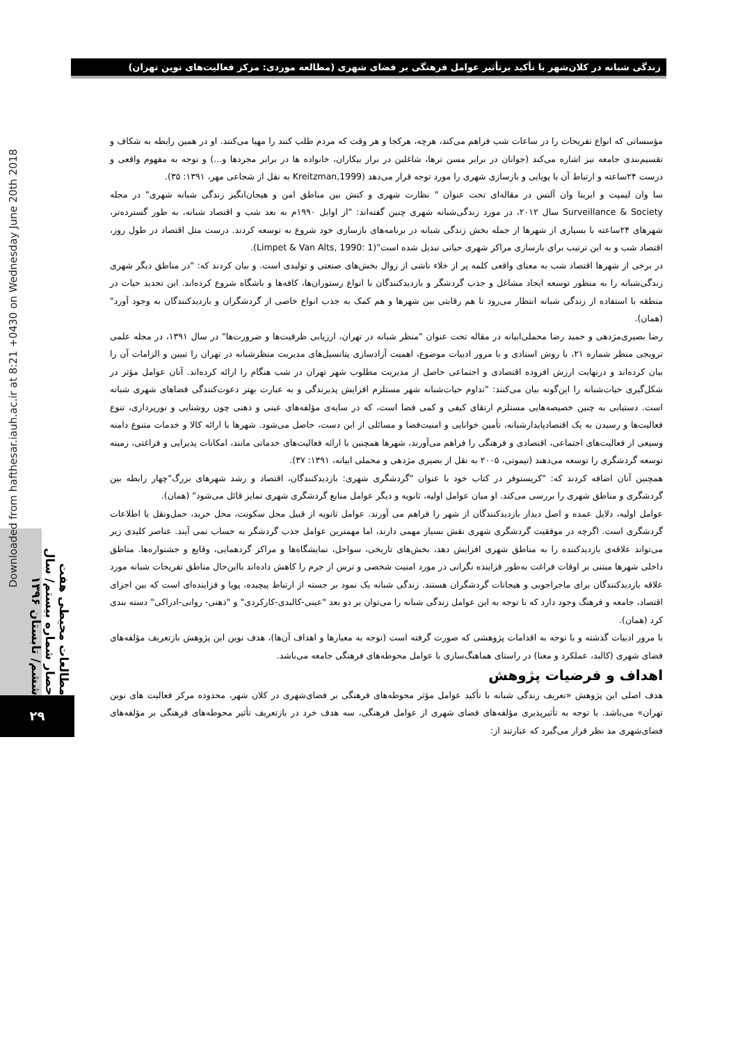زندگی شبانه در کلان‌شهر با تأکید برتأثیر عوامل فرهنگی بر فضای شهری (مطالعه موردی: مرکز فعالیت‌های نوین تهران)
Downloaded from hafthesar.iauh.ac.ir at 8:21 +0430 on Wednesday June 20th 2018
مطالعات محیطی هفت حصار شماره بیستم/ سال ششم/ تابستان ۱۳۹۶
۲۹
مؤسساتی که انواع تفریحات را در ساعات شب فراهم می‌کند، هرچه، هرکجا و هر وقت که مردم طلب کنند را مهیا می‌کنند. او در همین رابطه به شکاف و تقسیم‌بندی جامعه نیز اشاره می‌کند (جوانان در برابر مسن ترها، شاغلین در برار بیکاران، خانواده ها در برابر مجردها و...) و توجه به مفهوم واقعی و درست ۲۴ساعته و ارتباط آن با پویایی و بازسازی شهری را مورد توجه قرار می‌دهد (Kreitzman,1999 به نقل از شجاعی مهر، ۱۳۹۱: ۳۵).
سا وان لیمپت و ایرینا وان آلتس در مقاله‌ای تحت عنوان " نظارت شهری و کنش بین مناطق امن و هیجان‌انگیز زندگی شبانه شهری" در مجله Surveillance & Society سال ۲۰۱۲، در مورد زندگی‌شبانه شهری چنین گفته‌اند: "از اوایل ۱۹۹۰م به بعد شب و اقتصاد شبانه، به طور گسترده‌تر، شهرهای ۲۴ساعته با بسیاری از شهرها از جمله بخش زندگی شبانه در برنامه‌های بازسازی خود شروع به توسعه کردند. درست مثل اقتصاد در طول روز، اقتصاد شب و به این ترتیب برای بازسازی مراکز شهری حیاتی تبدیل شده است"(Limpet & Van Alts, 1990: 1).
در برخی از شهرها اقتصاد شب به معنای واقعی کلمه پر از خلاء ناشی از زوال بخش‌های صنعتی و تولیدی است. و بیان کردند که: "در مناطق دیگر شهری زندگی‌شبانه را به منظور توسعه ایجاد مشاغل و جذب گردشگر و بازدیدکنندگان با انواع رستوران‌ها، کافه‌ها و باشگاه شروع کرده‌اند. این تجدید حیات در منطقه با استفاده از زندگی شبانه انتظار می‌رود تا هم رقابتی بین شهرها و هم کمک به جذب انواع خاصی از گردشگران و بازدیدکنندگان به وجود آورد" (همان).
رضا بصیری‌مژدهی و حمید رضا محملی‌ابیانه در مقاله تحت عنوان "منظر شبانه در تهران، ارزیابی ظرفیت‌ها و ضرورت‌ها" در سال ۱۳۹۱، در مجله علمی ترویجی منظر شماره ۲۱، با روش اسنادی و با مرور ادبیات موضوع، اهمیت آزادسازی پتانسیل‌های مدیریت منظرشبانه در تهران را تبیین و الزامات آن را بیان کرده‌اند و درنهایت ارزش افزوده اقتصادی و اجتماعی حاصل از مدیریت مطلوب شهر تهران در شب هنگام را ارائه کرده‌اند. آنان عوامل مؤثر در شکل‌گیری حیات‌شبانه را این‌گونه بیان می‌کنند: "تداوم حیات‌شبانه شهر مستلزم افزایش پذیرندگی و به عبارت بهتر دعوت‌کنندگی فضاهای شهری شبانه است. دستیابی به چنین خصیصه‌هایی مستلزم ارتقای کیفی و کمی فضا است، که در سایه‌ی مؤلفه‌های عینی و ذهنی چون روشنایی و نورپردازی، تنوع فعالیت‌ها و رسیدن به یک اقتصادپایدارشبانه، تأمین خوانایی و امنیت‌فضا و مسائلی از این دست، حاصل می‌شود. شهرها با ارائه کالا و خدمات متنوع دامنه وسیعی از فعالیت‌های اجتماعی، اقتصادی و فرهنگی را فراهم می‌آورند، شهرها همچنین با ارائه فعالیت‌های خدماتی مانند، امکانات پذیرایی و فراغتی، زمینه توسعه گردشگری را توسعه می‌دهند (تیموتی، ۲۰۰۵ به نقل از بصیری مژدهی و محملی ابیانه، ۱۳۹۱: ۳۷).
همچنین آنان اضافه کردند که: "کریستوفر در کتاب خود با عنوان "گردشگری شهری: بازدیدکنندگان، اقتصاد و رشد شهرهای بزرگ"چهار رابطه بین گردشگری و مناطق شهری را بررسی می‌کند. او میان عوامل اولیه، ثانویه و دیگر عوامل منابع گردشگری شهری تمایز قائل می‌شود" (همان).
عوامل اولیه، دلایل عمده و اصل دیدار بازدیدکنندگان از شهر را فراهم می آورند. عوامل ثانویه از قبیل محل سکونت، محل خرید، حمل‌ونقل یا اطلاعات گردشگری است. اگرچه در موفقیت گردشگری شهری نقش بسیار مهمی دارند، اما مهمترین عوامل جذب گردشگر به حساب نمی آیند. عناصر کلیدی زیر می‌تواند علاقه‌ی بازدیدکننده را به مناطق شهری افزایش دهد، بخش‌های تاریخی، سواحل، نمایشگاه‌ها و مراکز گردهمایی، وقایع و جشنواره‌ها. مناطق داخلی شهرها مبتنی بر اوقات فراغت به‌طور فزاینده نگرانی در مورد امنیت شخصی و ترس از جرم را کاهش داده‌اند بااین‌حال مناطق تفریحات شبانه مورد علاقه بازدیدکنندگان برای ماجراجویی و هیجانات گردشگران هستند. زندگی شبانه یک نمود بر جسته از ارتباط پیچیده، پویا و فزاینده‌ای است که بین اجزای اقتصاد، جامعه و فرهنگ وجود دارد که با توجه به این عوامل زندگی شبانه را می‌توان بر دو بعد "عینی-کالبدی-کارکردی" و "ذهنی- روانی-ادراکی" دسته بندی کرد (همان).
با مرور ادبیات گذشته و با توجه به اقدامات پژوهشی که صورت گرفته است (توجه به معیارها و اهداف آن‌ها)، هدف نوین این پژوهش بازتعریف مؤلفه‌های فضای شهری (کالبد، عملکرد و معنا) در راستای هماهنگ‌سازی با عوامل محوطه‌های فرهنگی جامعه می‌باشد.
اهداف و فرضیات پژوهش
هدف اصلی این پژوهش «تعریف زندگی شبانه با تأکید عوامل مؤثر محوطه‌های فرهنگی بر فضای‌شهری در کلان شهر، محدوده مرکز فعالیت های نوین تهران» می‌باشد. با توجه به تأثیرپذیری مؤلفه‌های فضای شهری از عوامل فرهنگی، سه هدف خرد در بازتعریف تأثیر محوطه‌های فرهنگی بر مؤلفه‌های فضای‌شهری مد نظر قرار می‌گیرد که عبارتند از: